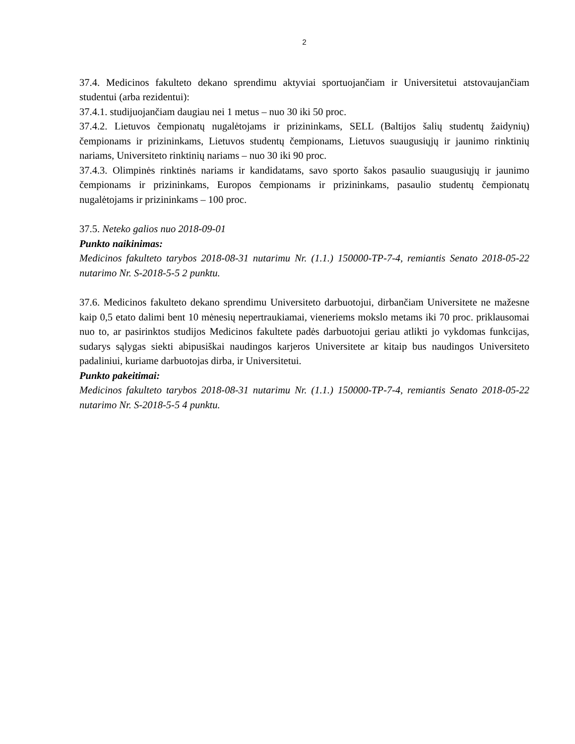2
37.4. Medicinos fakulteto dekano sprendimu aktyviai sportuojančiam ir Universitetui atstovaujančiam studentui (arba rezidentui):
37.4.1. studijuojančiam daugiau nei 1 metus – nuo 30 iki 50 proc.
37.4.2. Lietuvos čempionatų nugalėtojams ir prizininkams, SELL (Baltijos šalių studentų žaidynių) čempionams ir prizininkams, Lietuvos studentų čempionams, Lietuvos suaugusiųjų ir jaunimo rinktinių nariams, Universiteto rinktinių nariams – nuo 30 iki 90 proc.
37.4.3. Olimpinės rinktinės nariams ir kandidatams, savo sporto šakos pasaulio suaugusiųjų ir jaunimo čempionams ir prizininkams, Europos čempionams ir prizininkams, pasaulio studentų čempionatų nugalėtojams ir prizininkams – 100 proc.
37.5. Neteko galios nuo 2018-09-01
Punkto naikinimas:
Medicinos fakulteto tarybos 2018-08-31 nutarimu Nr. (1.1.) 150000-TP-7-4, remiantis Senato 2018-05-22 nutarimo Nr. S-2018-5-5 2 punktu.
37.6. Medicinos fakulteto dekano sprendimu Universiteto darbuotojui, dirbančiam Universitete ne mažesne kaip 0,5 etato dalimi bent 10 mėnesių nepertraukiamai, vieneriems mokslo metams iki 70 proc. priklausomai nuo to, ar pasirinktos studijos Medicinos fakultete padės darbuotojui geriau atlikti jo vykdomas funkcijas, sudarys sąlygas siekti abipusiškai naudingos karjeros Universitete ar kitaip bus naudingos Universiteto padaliniui, kuriame darbuotojas dirba, ir Universitetui.
Punkto pakeitimai:
Medicinos fakulteto tarybos 2018-08-31 nutarimu Nr. (1.1.) 150000-TP-7-4, remiantis Senato 2018-05-22 nutarimo Nr. S-2018-5-5 4 punktu.